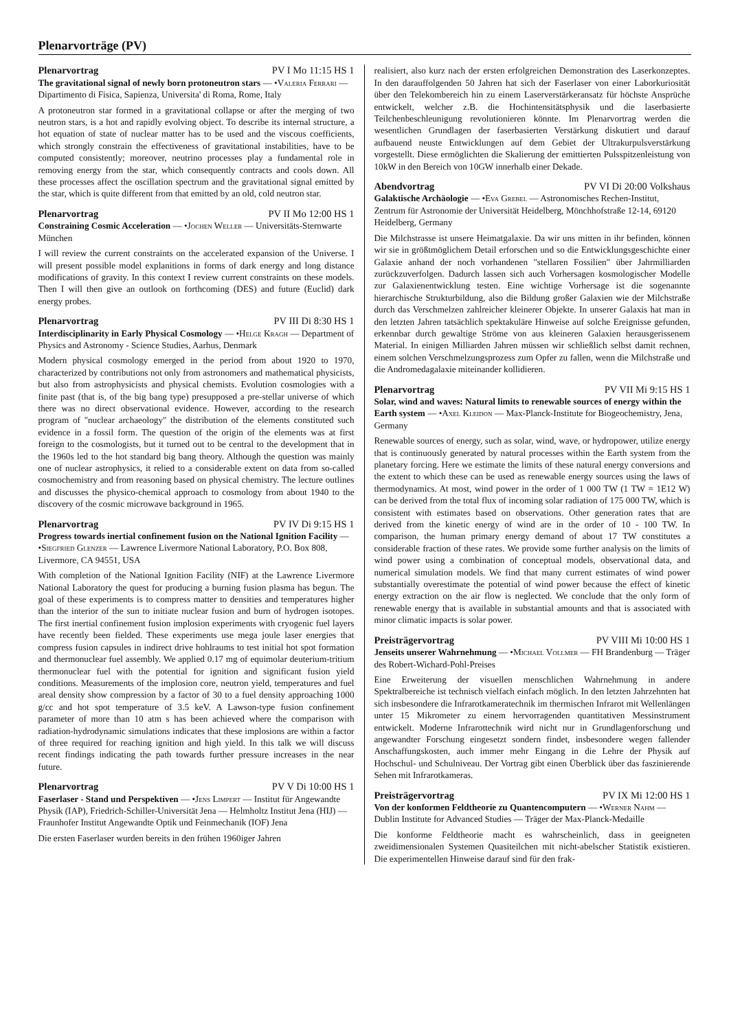Plenarvorträge (PV)
Plenarvortrag PV I Mo 11:15 HS 1
The gravitational signal of newly born protoneutron stars — •Valeria Ferrari — Dipartimento di Fisica, Sapienza, Universita' di Roma, Rome, Italy
A protoneutron star formed in a gravitational collapse or after the merging of two neutron stars, is a hot and rapidly evolving object. To describe its internal structure, a hot equation of state of nuclear matter has to be used and the viscous coefficients, which strongly constrain the effectiveness of gravitational instabilities, have to be computed consistently; moreover, neutrino processes play a fundamental role in removing energy from the star, which consequently contracts and cools down. All these processes affect the oscillation spectrum and the gravitational signal emitted by the star, which is quite different from that emitted by an old, cold neutron star.
Plenarvortrag PV II Mo 12:00 HS 1
Constraining Cosmic Acceleration — •Jochen Weller — Universitäts-Sternwarte München
I will review the current constraints on the accelerated expansion of the Universe. I will present possible model explanitions in forms of dark energy and long distance modifications of gravity. In this context I review current constraints on these models. Then I will then give an outlook on forthcoming (DES) and future (Euclid) dark energy probes.
Plenarvortrag PV III Di 8:30 HS 1
Interdisciplinarity in Early Physical Cosmology — •Helge Kragh — Department of Physics and Astronomy - Science Studies, Aarhus, Denmark
Modern physical cosmology emerged in the period from about 1920 to 1970, characterized by contributions not only from astronomers and mathematical physicists, but also from astrophysicists and physical chemists. Evolution cosmologies with a finite past (that is, of the big bang type) presupposed a pre-stellar universe of which there was no direct observational evidence. However, according to the research program of "nuclear archaeology" the distribution of the elements constituted such evidence in a fossil form. The question of the origin of the elements was at first foreign to the cosmologists, but it turned out to be central to the development that in the 1960s led to the hot standard big bang theory. Although the question was mainly one of nuclear astrophysics, it relied to a considerable extent on data from so-called cosmochemistry and from reasoning based on physical chemistry. The lecture outlines and discusses the physico-chemical approach to cosmology from about 1940 to the discovery of the cosmic microwave background in 1965.
Plenarvortrag PV IV Di 9:15 HS 1
Progress towards inertial confinement fusion on the National Ignition Facility — •Siegfried Glenzer — Lawrence Livermore National Laboratory, P.O. Box 808, Livermore, CA 94551, USA
With completion of the National Ignition Facility (NIF) at the Lawrence Livermore National Laboratory the quest for producing a burning fusion plasma has begun. The goal of these experiments is to compress matter to densities and temperatures higher than the interior of the sun to initiate nuclear fusion and burn of hydrogen isotopes. The first inertial confinement fusion implosion experiments with cryogenic fuel layers have recently been fielded. These experiments use mega joule laser energies that compress fusion capsules in indirect drive hohlraums to test initial hot spot formation and thermonuclear fuel assembly. We applied 0.17 mg of equimolar deuterium-tritium thermonuclear fuel with the potential for ignition and significant fusion yield conditions. Measurements of the implosion core, neutron yield, temperatures and fuel areal density show compression by a factor of 30 to a fuel density approaching 1000 g/cc and hot spot temperature of 3.5 keV. A Lawson-type fusion confinement parameter of more than 10 atm s has been achieved where the comparison with radiation-hydrodynamic simulations indicates that these implosions are within a factor of three required for reaching ignition and high yield. In this talk we will discuss recent findings indicating the path towards further pressure increases in the near future.
Plenarvortrag PV V Di 10:00 HS 1
Faserlaser - Stand und Perspektiven — •Jens Limpert — Institut für Angewandte Physik (IAP), Friedrich-Schiller-Universität Jena — Helmholtz Institut Jena (HIJ) — Fraunhofer Institut Angewandte Optik und Feinmechanik (IOF) Jena
Die ersten Faserlaser wurden bereits in den frühen 1960iger Jahren
realisiert, also kurz nach der ersten erfolgreichen Demonstration des Laserkonzeptes. In den darauffolgenden 50 Jahren hat sich der Faserlaser von einer Laborkuriosität über den Telekombereich hin zu einem Laserverstärkeransatz für höchste Ansprüche entwickelt, welcher z.B. die Hochintensitätsphysik und die laserbasierte Teilchenbeschleunigung revolutionieren könnte. Im Plenarvortrag werden die wesentlichen Grundlagen der faserbasierten Verstärkung diskutiert und darauf aufbauend neuste Entwicklungen auf dem Gebiet der Ultrakurpulsverstärkung vorgestellt. Diese ermöglichten die Skalierung der emittierten Pulsspitzenleistung von 10kW in den Bereich von 10GW innerhalb einer Dekade.
Abendvortrag PV VI Di 20:00 Volkshaus
Galaktische Archäologie — •Eva Grebel — Astronomisches Rechen-Institut, Zentrum für Astronomie der Universität Heidelberg, Mönchhofstraße 12-14, 69120 Heidelberg, Germany
Die Milchstrasse ist unsere Heimatgalaxie. Da wir uns mitten in ihr befinden, können wir sie in größtmöglichem Detail erforschen und so die Entwicklungsgeschichte einer Galaxie anhand der noch vorhandenen "stellaren Fossilien" über Jahrmilliarden zurückzuverfolgen. Dadurch lassen sich auch Vorhersagen kosmologischer Modelle zur Galaxienentwicklung testen. Eine wichtige Vorhersage ist die sogenannte hierarchische Strukturbildung, also die Bildung großer Galaxien wie der Milchstraße durch das Verschmelzen zahlreicher kleinerer Objekte. In unserer Galaxis hat man in den letzten Jahren tatsächlich spektakuläre Hinweise auf solche Ereignisse gefunden, erkennbar durch gewaltige Ströme von aus kleineren Galaxien herausgerissenem Material. In einigen Milliarden Jahren müssen wir schließlich selbst damit rechnen, einem solchen Verschmelzungsprozess zum Opfer zu fallen, wenn die Milchstraße und die Andromedagalaxie miteinander kollidieren.
Plenarvortrag PV VII Mi 9:15 HS 1
Solar, wind and waves: Natural limits to renewable sources of energy within the Earth system — •Axel Kleidon — Max-Planck-Institute for Biogeochemistry, Jena, Germany
Renewable sources of energy, such as solar, wind, wave, or hydropower, utilize energy that is continuously generated by natural processes within the Earth system from the planetary forcing. Here we estimate the limits of these natural energy conversions and the extent to which these can be used as renewable energy sources using the laws of thermodynamics. At most, wind power in the order of 1 000 TW (1 TW = 1E12 W) can be derived from the total flux of incoming solar radiation of 175 000 TW, which is consistent with estimates based on observations. Other generation rates that are derived from the kinetic energy of wind are in the order of 10 - 100 TW. In comparison, the human primary energy demand of about 17 TW constitutes a considerable fraction of these rates. We provide some further analysis on the limits of wind power using a combination of conceptual models, observational data, and numerical simulation models. We find that many current estimates of wind power substantially overestimate the potential of wind power because the effect of kinetic energy extraction on the air flow is neglected. We conclude that the only form of renewable energy that is available in substantial amounts and that is associated with minor climatic impacts is solar power.
Preisträgervortrag PV VIII Mi 10:00 HS 1
Jenseits unserer Wahrnehmung — •Michael Vollmer — FH Brandenburg — Träger des Robert-Wichard-Pohl-Preises
Eine Erweiterung der visuellen menschlichen Wahrnehmung in andere Spektralbereiche ist technisch vielfach einfach möglich. In den letzten Jahrzehnten hat sich insbesondere die Infrarotkameratechnik im thermischen Infrarot mit Wellenlängen unter 15 Mikrometer zu einem hervorragenden quantitativen Messinstrument entwickelt. Moderne Infrarottechnik wird nicht nur in Grundlagenforschung und angewandter Forschung eingesetzt sondern findet, insbesondere wegen fallender Anschaffungskosten, auch immer mehr Eingang in die Lehre der Physik auf Hochschul- und Schulniveau. Der Vortrag gibt einen Überblick über das faszinierende Sehen mit Infrarotkameras.
Preisträgervortrag PV IX Mi 12:00 HS 1
Von der konformen Feldtheorie zu Quantencomputern — •Werner Nahm — Dublin Institute for Advanced Studies — Träger der Max-Planck-Medaille
Die konforme Feldtheorie macht es wahrscheinlich, dass in geeigneten zweidimensionalen Systemen Quasiteilchen mit nicht-abelscher Statistik existieren. Die experimentellen Hinweise darauf sind für den frak-